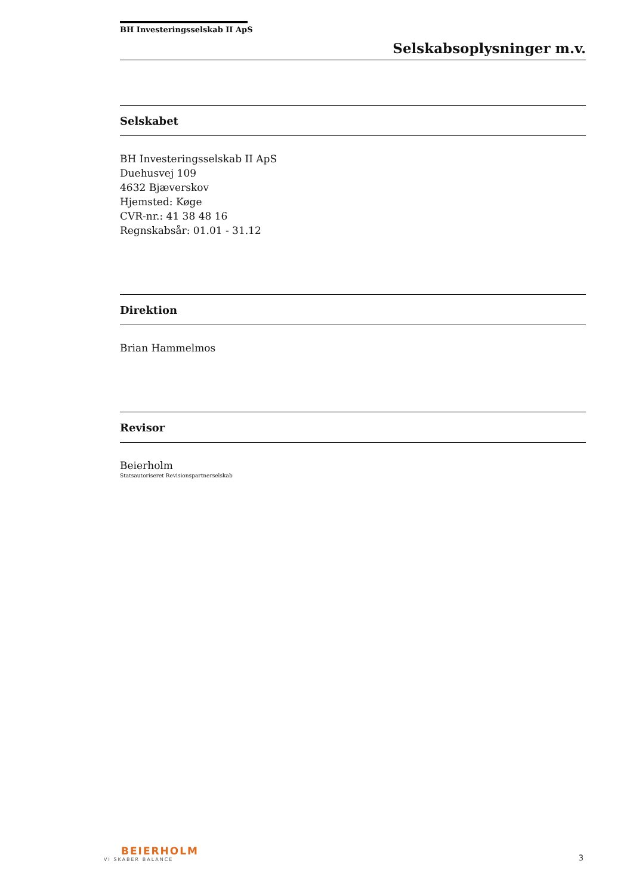BH Investeringsselskab II ApS
Selskabsoplysninger m.v.
Selskabet
BH Investeringsselskab II ApS
Duehusvej 109
4632 Bjæverskov
Hjemsted: Køge
CVR-nr.: 41 38 48 16
Regnskabsår: 01.01 - 31.12
Direktion
Brian Hammelmos
Revisor
Beierholm
Statsautoriseret Revisionspartnerselskab
BEIERHOLM
VI SKABER BALANCE
3